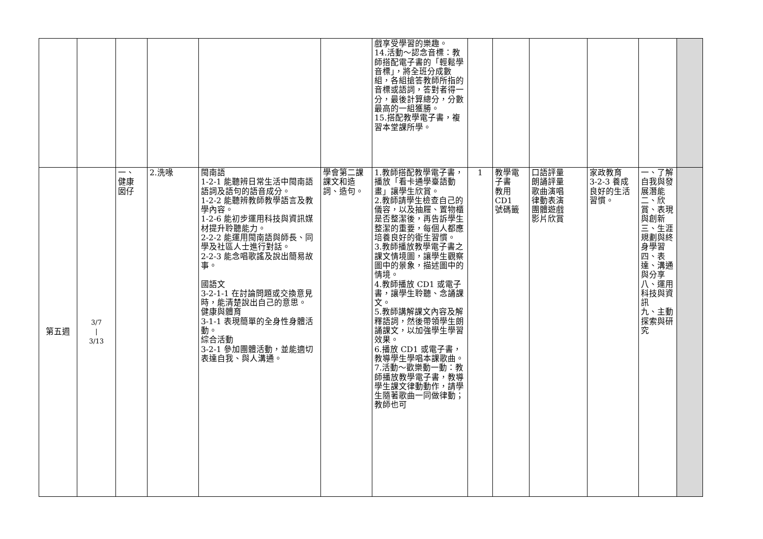| | | | | | | 戲享受學習的樂趣。 14.活動～認念音標：教師搭配電子書的「輕鬆學音標」，將全班分成數組，各組搶答教師所指的音標或語詞，答對者得一分，最後計算總分，分數最高的一組獲勝。 15.搭配教學電子書，複習本堂課所學。 | | | | | | |
| 第五週 | 3/7 / 3/13 | 一、 健康 囡仔 | 2.洗喙 | 閩南語 1-2-1 能聽辨日常生活中閩南語語詞及語句的語音成分。 1-2-2 能聽辨教師教學語言及教學內容。 1-2-6 能初步運用科技與資訊媒材提升聆聽能力。 2-2-2 能運用閩南語與師長、同學及社區人士進行對話。 2-2-3 能念唱歌謠及說出簡易故事。 國語文 3-2-1-1 在討論問題或交換意見時，能清楚說出自己的意思。 健康與體育 3-1-1 表現簡單的全身性身體活動。 綜合活動 3-2-1 參加團體活動，並能適切表達自我、與人溝通。 | 學會第二課課文和造詞、造句。 | 1.教師搭配教學電子書，播放「看卡通學臺語動畫」讓學生欣賞。 2.教師請學生檢查自己的儀容，以及抽屜、置物櫃是否整潔後，再告訴學生整潔的重要，每個人都應培養良好的衛生習慣。 3.教師播放教學電子書之課文情境圖，讓學生觀察圖中的景象，描述圖中的情境。 4.教師播放 CD1 或電子書，讓學生聆聽、念誦課文。 5.教師講解課文內容及解釋語詞，然後帶領學生朗誦課文，以加強學生學習效果。 6.播放 CD1 或電子書，教導學生學唱本課歌曲。 7.活動～歡樂動一動：教師播放教學電子書，教導學生課文律動動作，請學生隨著歌曲一同做律動；教師也可 | 1 | 教學電子書 教用 CD1 號碼籤 | 口語評量 朗誦評量 歌曲演唱 律動表演 團體遊戲 影片欣賞 | 家政教育 3-2-3 養成良好的生活習慣。 | 一、了解自我與發展潛能 二、欣賞、表現與創新 三、生涯規劃與終身學習 四、表達、溝通與分享 八、運用科技與資訊 九、主動探索與研究 | |